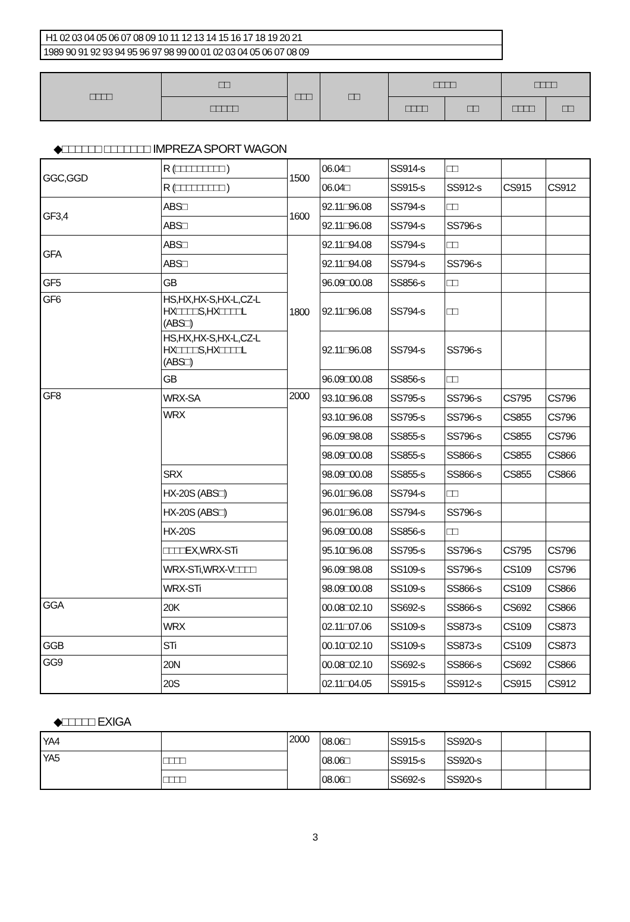H1 02 03 04 05 06 07 08 09 10 11 12 13 14 15 16 17 18 19 20 21
1989 90 91 92 93 94 95 96 97 98 99 00 01 02 03 04 05 06 07 08 09
| □□□□ | □□ | □□□ | □□ | □□□□ | | □□□□ | |
| --- | --- | --- | --- | --- | --- | --- | --- |
| | □□□□□ | | | □□□□ | □□ | □□□□ | □□ |
◆□□□□□□ □□□□□□□ IMPREZA SPORT WAGON
| GGC,GGD | R (□□□□□□□□□ ) | 1500 | 06.04□ | SS914-s | □□ | | |
| | R (□□□□□□□□□ ) | | 06.04□ | SS915-s | SS912-s | CS915 | CS912 |
| GF3,4 | ABS□ | 1600 | 92.11□96.08 | SS794-s | □□ | | |
| | ABS□ | | 92.11□96.08 | SS794-s | SS796-s | | |
| GFA | ABS□ | 1800 | 92.11□94.08 | SS794-s | □□ | | |
| | ABS□ | | 92.11□94.08 | SS794-s | SS796-s | | |
| GF5 | GB | | 96.09□00.08 | SS856-s | □□ | | |
| GF6 | HS,HX,HX-S,HX-L,CZ-L HX□□□□S,HX□□□□L (ABS□) | | 92.11□96.08 | SS794-s | □□ | | |
| | HS,HX,HX-S,HX-L,CZ-L HX□□□□S,HX□□□□L (ABS□) | | 92.11□96.08 | SS794-s | SS796-s | | |
| | GB | | 96.09□00.08 | SS856-s | □□ | | |
| GF8 | WRX-SA | 2000 | 93.10□96.08 | SS795-s | SS796-s | CS795 | CS796 |
| | WRX | | 93.10□96.08 | SS795-s | SS796-s | CS855 | CS796 |
| | | | 96.09□98.08 | SS855-s | SS796-s | CS855 | CS796 |
| | | | 98.09□00.08 | SS855-s | SS866-s | CS855 | CS866 |
| | SRX | | 98.09□00.08 | SS855-s | SS866-s | CS855 | CS866 |
| | HX-20S (ABS□) | | 96.01□96.08 | SS794-s | □□ | | |
| | HX-20S (ABS□) | | 96.01□96.08 | SS794-s | SS796-s | | |
| | HX-20S | | 96.09□00.08 | SS856-s | □□ | | |
| | □□□□EX,WRX-STi | | 95.10□96.08 | SS795-s | SS796-s | CS795 | CS796 |
| | WRX-STi,WRX-V□□□□ | | 96.09□98.08 | SS109-s | SS796-s | CS109 | CS796 |
| | WRX-STi | | 98.09□00.08 | SS109-s | SS866-s | CS109 | CS866 |
| GGA | 20K | | 00.08□02.10 | SS692-s | SS866-s | CS692 | CS866 |
| | WRX | | 02.11□07.06 | SS109-s | SS873-s | CS109 | CS873 |
| GGB | STi | | 00.10□02.10 | SS109-s | SS873-s | CS109 | CS873 |
| GG9 | 20N | | 00.08□02.10 | SS692-s | SS866-s | CS692 | CS866 |
| | 20S | | 02.11□04.05 | SS915-s | SS912-s | CS915 | CS912 |
◆□□□□□ EXIGA
| YA4 | | 2000 | 08.06□ | SS915-s | SS920-s | | |
| YA5 | □□□□ | | 08.06□ | SS915-s | SS920-s | | |
| | □□□□ | | 08.06□ | SS692-s | SS920-s | | |
3